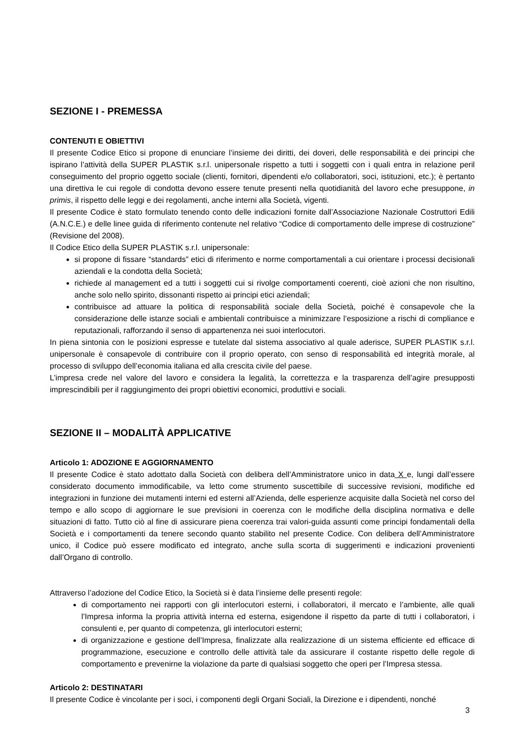SEZIONE I - PREMESSA
CONTENUTI E OBIETTIVI
Il presente Codice Etico si propone di enunciare l’insieme dei diritti, dei doveri, delle responsabilità e dei principi che ispirano l’attività della SUPER PLASTIK s.r.l. unipersonale rispetto a tutti i soggetti con i quali entra in relazione peril conseguimento del proprio oggetto sociale (clienti, fornitori, dipendenti e/o collaboratori, soci, istituzioni, etc.); è pertanto una direttiva le cui regole di condotta devono essere tenute presenti nella quotidianità del lavoro eche presuppone, in primis, il rispetto delle leggi e dei regolamenti, anche interni alla Società, vigenti.
Il presente Codice è stato formulato tenendo conto delle indicazioni fornite dall’Associazione Nazionale Costruttori Edili (A.N.C.E.) e delle linee guida di riferimento contenute nel relativo “Codice di comportamento delle imprese di costruzione” (Revisione del 2008).
Il Codice Etico della SUPER PLASTIK s.r.l. unipersonale:
si propone di fissare “standards” etici di riferimento e norme comportamentali a cui orientare i processi decisionali aziendali e la condotta della Società;
richiede al management ed a tutti i soggetti cui si rivolge comportamenti coerenti, cioè azioni che non risultino, anche solo nello spirito, dissonanti rispetto ai principi etici aziendali;
contribuisce ad attuare la politica di responsabilità sociale della Società, poiché è consapevole che la considerazione delle istanze sociali e ambientali contribuisce a minimizzare l’esposizione a rischi di compliance e reputazionali, rafforzando il senso di appartenenza nei suoi interlocutori.
In piena sintonia con le posizioni espresse e tutelate dal sistema associativo al quale aderisce, SUPER PLASTIK s.r.l. unipersonale è consapevole di contribuire con il proprio operato, con senso di responsabilità ed integrità morale, al processo di sviluppo dell’economia italiana ed alla crescita civile del paese.
L’impresa crede nel valore del lavoro e considera la legalità, la correttezza e la trasparenza dell’agire presupposti imprescindibili per il raggiungimento dei propri obiettivi economici, produttivi e sociali.
SEZIONE II – MODALITÀ APPLICATIVE
Articolo 1: ADOZIONE E AGGIORNAMENTO
Il presente Codice è stato adottato dalla Società con delibera dell’Amministratore unico in data X e, lungi dall’essere considerato documento immodificabile, va letto come strumento suscettibile di successive revisioni, modifiche ed integrazioni in funzione dei mutamenti interni ed esterni all’Azienda, delle esperienze acquisite dalla Società nel corso del tempo e allo scopo di aggiornare le sue previsioni in coerenza con le modifiche della disciplina normativa e delle situazioni di fatto. Tutto ciò al fine di assicurare piena coerenza trai valori-guida assunti come principi fondamentali della Società e i comportamenti da tenere secondo quanto stabilito nel presente Codice. Con delibera dell’Amministratore unico, il Codice può essere modificato ed integrato, anche sulla scorta di suggerimenti e indicazioni provenienti dall’Organo di controllo.
Attraverso l’adozione del Codice Etico, la Società si è data l’insieme delle presenti regole:
di comportamento nei rapporti con gli interlocutori esterni, i collaboratori, il mercato e l’ambiente, alle quali l’Impresa informa la propria attività interna ed esterna, esigendone il rispetto da parte di tutti i collaboratori, i consulenti e, per quanto di competenza, gli interlocutori esterni;
di organizzazione e gestione dell’Impresa, finalizzate alla realizzazione di un sistema efficiente ed efficace di programmazione, esecuzione e controllo delle attività tale da assicurare il costante rispetto delle regole di comportamento e prevenirne la violazione da parte di qualsiasi soggetto che operi per l’Impresa stessa.
Articolo 2: DESTINATARI
Il presente Codice è vincolante per i soci, i componenti degli Organi Sociali, la Direzione e i dipendenti, nonché
3